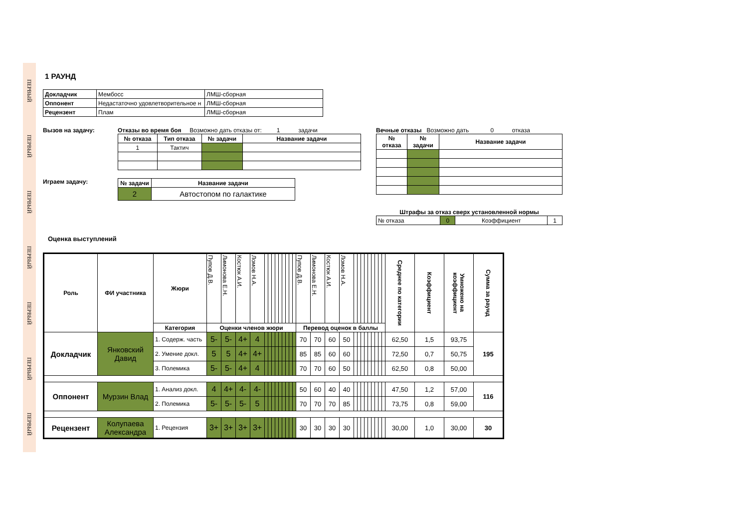ПЕРВЫЙ
ПЕРВЫЙ
ПЕРВЫЙ
ПЕРВЫЙ
ПЕРВЫЙ
ПЕРВЫЙ
ПЕРВЫЙ
1 РАУНД
| Докладчик | Мембосс | ЛМШ-сборная |
| Оппонент | Недастаточно удовлетворительное н | ЛМШ-сборная |
| Рецензент | Плам | ЛМШ-сборная |
Вызов на задачу: Отказы во время боя Возможно дать отказы от: 1 задачи
| № отказа | Тип отказа | № задачи | Название задачи |
| --- | --- | --- | --- |
| 1 | Тактич | | |
Играем задачу:
| № задачи | Название задачи |
| --- | --- |
| 2 | Автостопом по галактике |
Вечные отказы Возможно дать 0 отказа
| № отказа | № задачи | Название задачи |
| --- | --- | --- |
Штрафы за отказ сверх установленной нормы
| № отказа | 0 | Коэффициент | 1 |
Оценка выступлений
| Роль | ФИ участника | Жюри | Пупов Д.В. | Лимонова Е.Н. | Костюк А.И. | Ломов Н.А. | | | | | | | | | | Пупов Д.В. | Лимонова Е.Н. | Костюк А.И. | Ломов Н.А. | | | | | | | | | | Среднее по категории | Коэффициент | Умножено на коэффициент | Сумма за раунд |
| --- | --- | --- | --- | --- | --- | --- | --- | --- | --- | --- | --- | --- | --- | --- | --- | --- | --- | --- | --- | --- | --- | --- | --- | --- | --- | --- | --- | --- | --- | --- | --- | --- |
| | | Категория | Оценки членов жюри | | | | | | | | | | | | | Перевод оценок в баллы | | | | | | | | | | | | | | | | |
| Докладчик | Янковский Давид | 1. Содерж. часть | 5- | 5- | 4+ | 4 | | | | | | | | | | 70 | 70 | 60 | 50 | | | | | | | | | | 62,50 | 1,5 | 93,75 | 195 |
| | | 2. Умение докл. | 5 | 5 | 4+ | 4+ | | | | | | | | | | 85 | 85 | 60 | 60 | | | | | | | | | | 72,50 | 0,7 | 50,75 | |
| | | 3. Полемика | 5- | 5- | 4+ | 4 | | | | | | | | | | 70 | 70 | 60 | 50 | | | | | | | | | | 62,50 | 0,8 | 50,00 | |
| Оппонент | Мурзин Влад | 1. Анализ докл. | 4 | 4+ | 4- | 4- | | | | | | | | | | 50 | 60 | 40 | 40 | | | | | | | | | | 47,50 | 1,2 | 57,00 | 116 |
| | | 2. Полемика | 5- | 5- | 5- | 5 | | | | | | | | | | 70 | 70 | 70 | 85 | | | | | | | | | | 73,75 | 0,8 | 59,00 | |
| Рецензент | Колупаева Александра | 1. Рецензия | 3+ | 3+ | 3+ | 3+ | | | | | | | | | | 30 | 30 | 30 | 30 | | | | | | | | | | 30,00 | 1,0 | 30,00 | 30 |